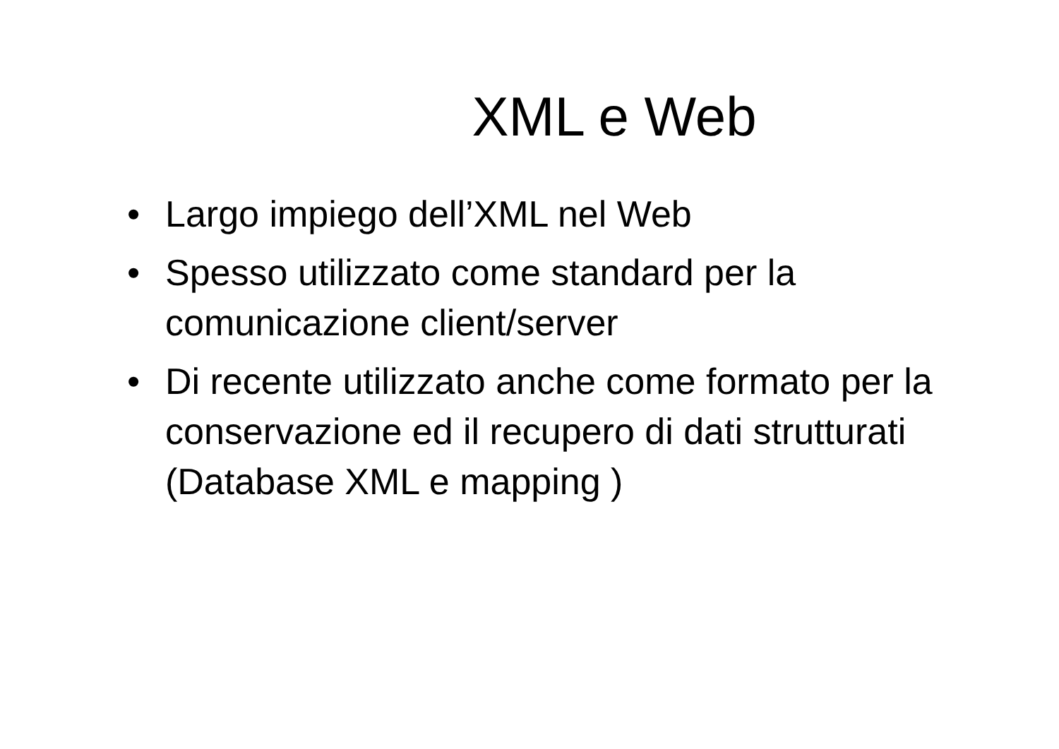XML e Web
• Largo impiego dell’XML nel Web
• Spesso utilizzato come standard per la comunicazione client/server
• Di recente utilizzato anche come formato per la conservazione ed il recupero di dati strutturati (Database XML e mapping )